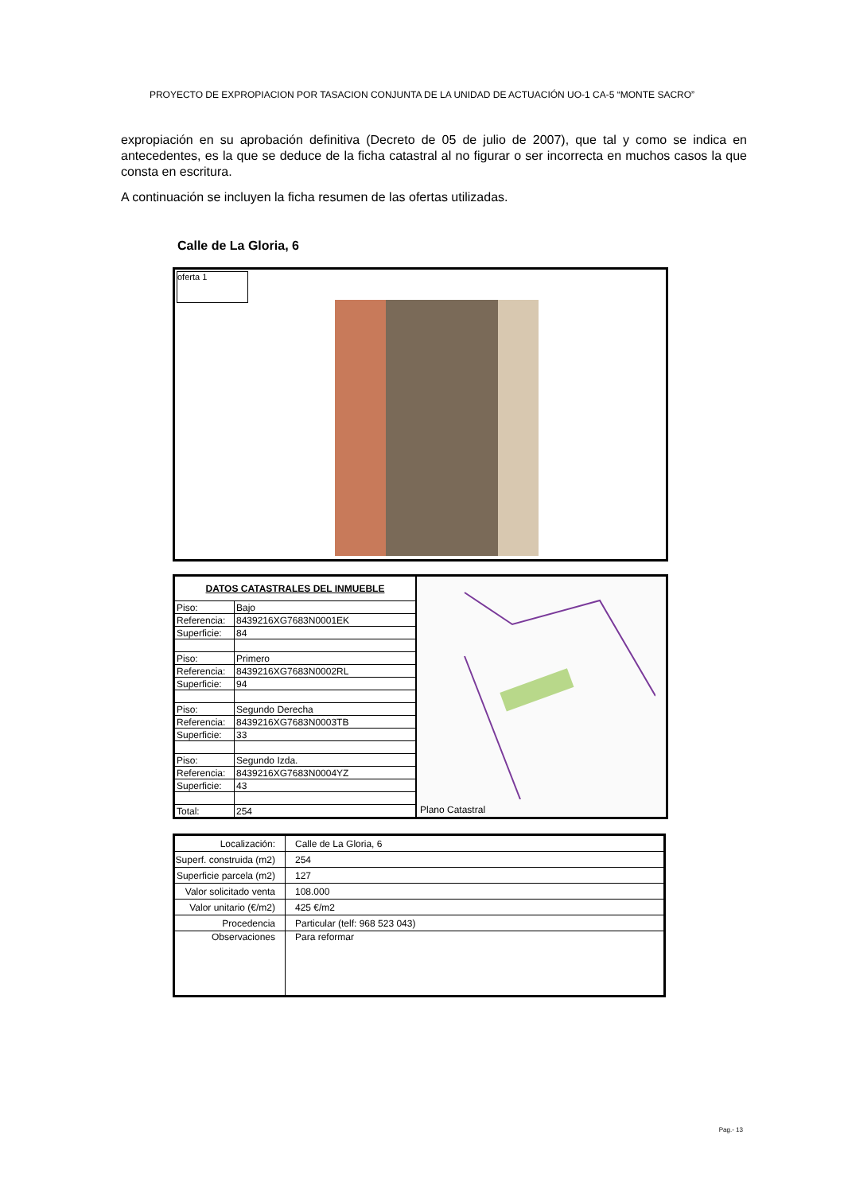PROYECTO DE EXPROPIACION POR TASACION CONJUNTA DE LA UNIDAD DE ACTUACIÓN UO-1 CA-5 “MONTE SACRO”
expropiación en su aprobación definitiva (Decreto de 05 de julio de 2007), que tal y como se indica en antecedentes, es la que se deduce de la ficha catastral al no figurar o ser incorrecta en muchos casos la que consta en escritura.
A continuación se incluyen la ficha resumen de las ofertas utilizadas.
Calle de La Gloria, 6
oferta 1
| DATOS CATASTRALES DEL INMUEBLE | |
| Piso: | Bajo |
| Referencia: | 8439216XG7683N0001EK |
| Superficie: | 84 |
| Piso: | Primero |
| Referencia: | 8439216XG7683N0002RL |
| Superficie: | 94 |
| Piso: | Segundo Derecha |
| Referencia: | 8439216XG7683N0003TB |
| Superficie: | 33 |
| Piso: | Segundo Izda. |
| Referencia: | 8439216XG7683N0004YZ |
| Superficie: | 43 |
| Total: | 254 |
Plano Catastral
| Localización: | Calle de La Gloria, 6 |
| Superf. construida (m2) | 254 |
| Superficie parcela (m2) | 127 |
| Valor solicitado venta | 108.000 |
| Valor unitario (€/m2) | 425 €/m2 |
| Procedencia | Particular (telf: 968 523 043) |
| Observaciones | Para reformar |
Pag.- 13